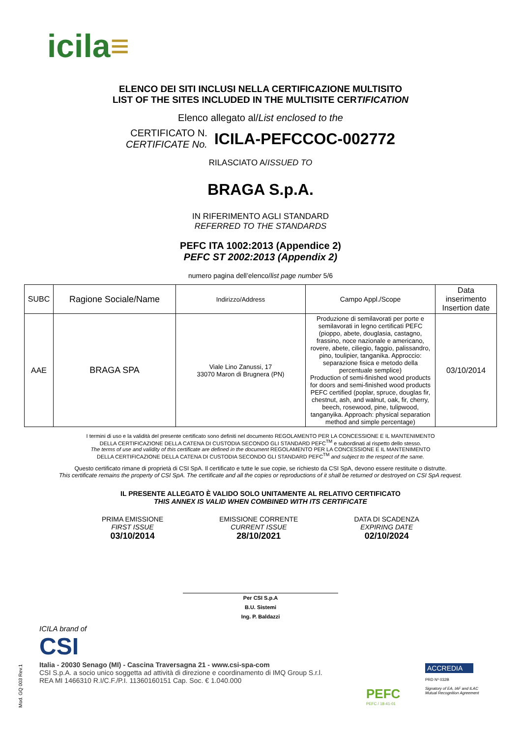icila≡
ELENCO DEI SITI INCLUSI NELLA CERTIFICAZIONE MULTISITO
LIST OF THE SITES INCLUDED IN THE MULTISITE CERTIFICATION
Elenco allegato al/List enclosed to the
CERTIFICATO N.
CERTIFICATE No.
ICILA-PEFCCOC-002772
RILASCIATO A/ISSUED TO
BRAGA S.p.A.
IN RIFERIMENTO AGLI STANDARD
REFERRED TO THE STANDARDS
PEFC ITA 1002:2013 (Appendice 2)
PEFC ST 2002:2013 (Appendix 2)
numero pagina dell’elenco/list page number 5/6
| SUBC | Ragione Sociale/Name | Indirizzo/Address | Campo Appl./Scope | Data inserimento Insertion date |
| --- | --- | --- | --- | --- |
| AAE | BRAGA SPA | Viale Lino Zanussi, 17 33070 Maron di Brugnera (PN) | Produzione di semilavorati per porte e semilavorati in legno certificati PEFC (pioppo, abete, douglasia, castagno, frassino, noce nazionale e americano, rovere, abete, ciliegio, faggio, palissandro, pino, toulipier, tanganika. Approccio: separazione fisica e metodo della percentuale semplice) Production of semi-finished wood products for doors and semi-finished wood products PEFC certified (poplar, spruce, douglas fir, chestnut, ash, and walnut, oak, fir, cherry, beech, rosewood, pine, tulipwood, tanganyika. Approach: physical separation method and simple percentage) | 03/10/2014 |
I termini di uso e la validità del presente certificato sono definiti nel documento REGOLAMENTO PER LA CONCESSIONE E IL MANTENIMENTO
DELLA CERTIFICAZIONE DELLA CATENA DI CUSTODIA SECONDO GLI STANDARD PEFC<sup>TM</sup> e subordinati al rispetto dello stesso.
The terms of use and validity of this certificate are defined in the document REGOLAMENTO PER LA CONCESSIONE E IL MANTENIMENTO
DELLA CERTIFICAZIONE DELLA CATENA DI CUSTODIA SECONDO GLI STANDARD PEFC<sup>TM</sup> and subject to the respect of the same.
Questo certificato rimane di proprietà di CSI SpA. Il certificato e tutte le sue copie, se richiesto da CSI SpA, devono essere restituite o distrutte.
This certificate remains the property of CSI SpA. The certificate and all the copies or reproductions of it shall be returned or destroyed on CSI SpA request.
IL PRESENTE ALLEGATO È VALIDO SOLO UNITAMENTE AL RELATIVO CERTIFICATO
THIS ANNEX IS VALID WHEN COMBINED WITH ITS CERTIFICATE
PRIMA EMISSIONE
FIRST ISSUE
03/10/2014
EMISSIONE CORRENTE
CURRENT ISSUE
28/10/2021
DATA DI SCADENZA
EXPIRING DATE
02/10/2024
Per CSI S.p.A
B.U. Sistemi
Ing. P. Baldazzi
ICILA brand of
CSI
Italia - 20030 Senago (MI) - Cascina Traversagna 21 - www.csi-spa-com
CSI S.p.A. a socio unico soggetta ad attività di direzione e coordinamento di IMQ Group S.r.l.
REA MI 1466310 R.I/C.F./P.I. 11360160151 Cap. Soc. € 1.040.000
PEFC
PEFC / 18-41-01
ACCREDIA
PRD Nº 032B
Signatory of EA, IAF and ILAC
Mutual Recognition Agreement
Mod. GQ 003 Rev.1